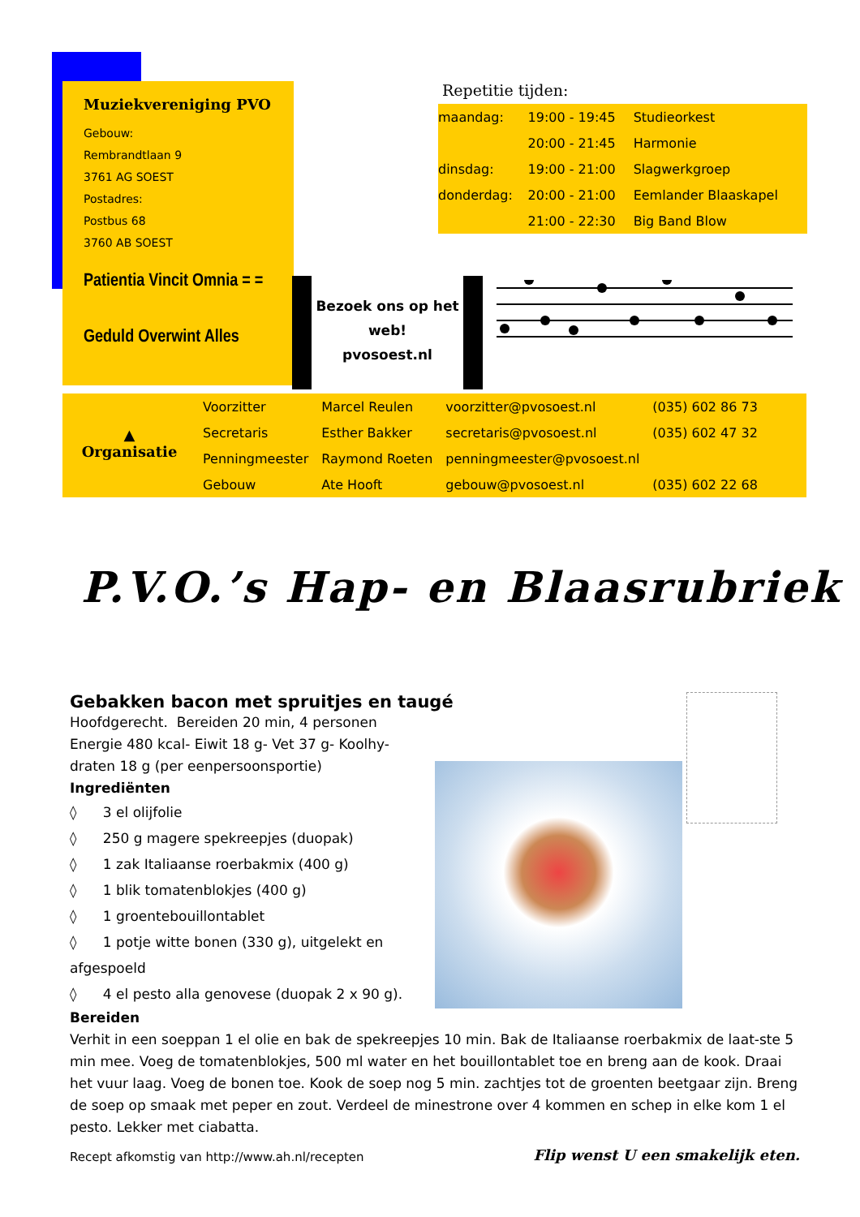Muziekvereniging PVO
Gebouw:
Rembrandtlaan 9
3761 AG SOEST
Postadres:
Postbus 68
3760 AB SOEST
Patientia Vincit Omnia = =
Geduld Overwint Alles
Repetitie tijden:
| maandag: | 19:00 - 19:45 | Studieorkest |
| | 20:00 - 21:45 | Harmonie |
| dinsdag: | 19:00 - 21:00 | Slagwerkgroep |
| donderdag: | 20:00 - 21:00 | Eemlander Blaaskapel |
| | 21:00 - 22:30 | Big Band Blow |
Bezoek ons op het
web!
pvosoest.nl
▲
Organisatie
| Voorzitter | Marcel Reulen | voorzitter@pvosoest.nl | (035) 602 86 73 |
| Secretaris | Esther Bakker | secretaris@pvosoest.nl | (035) 602 47 32 |
| Penningmeester | Raymond Roeten | penningmeester@pvosoest.nl | |
| Gebouw | Ate Hooft | gebouw@pvosoest.nl | (035) 602 22 68 |
P.V.O.’s Hap- en Blaasrubriek
Gebakken bacon met spruitjes en taugé
Hoofdgerecht. Bereiden 20 min, 4 personen
Energie 480 kcal- Eiwit 18 g- Vet 37 g- Koolhy-draten 18 g (per eenpersoonsportie)
Ingrediënten
◊ 3 el olijfolie
◊ 250 g magere spekreepjes (duopak)
◊ 1 zak Italiaanse roerbakmix (400 g)
◊ 1 blik tomatenblokjes (400 g)
◊ 1 groentebouillontablet
◊ 1 potje witte bonen (330 g), uitgelekt en afgespoeld
◊ 4 el pesto alla genovese (duopak 2 x 90 g).
Bereiden
Verhit in een soeppan 1 el olie en bak de spekreepjes 10 min. Bak de Italiaanse roerbakmix de laat-ste 5 min mee. Voeg de tomatenblokjes, 500 ml water en het bouillontablet toe en breng aan de kook. Draai het vuur laag. Voeg de bonen toe. Kook de soep nog 5 min. zachtjes tot de groenten beetgaar zijn. Breng de soep op smaak met peper en zout. Verdeel de minestrone over 4 kommen en schep in elke kom 1 el pesto. Lekker met ciabatta.
Recept afkomstig van http://www.ah.nl/recepten Flip wenst U een smakelijk eten.